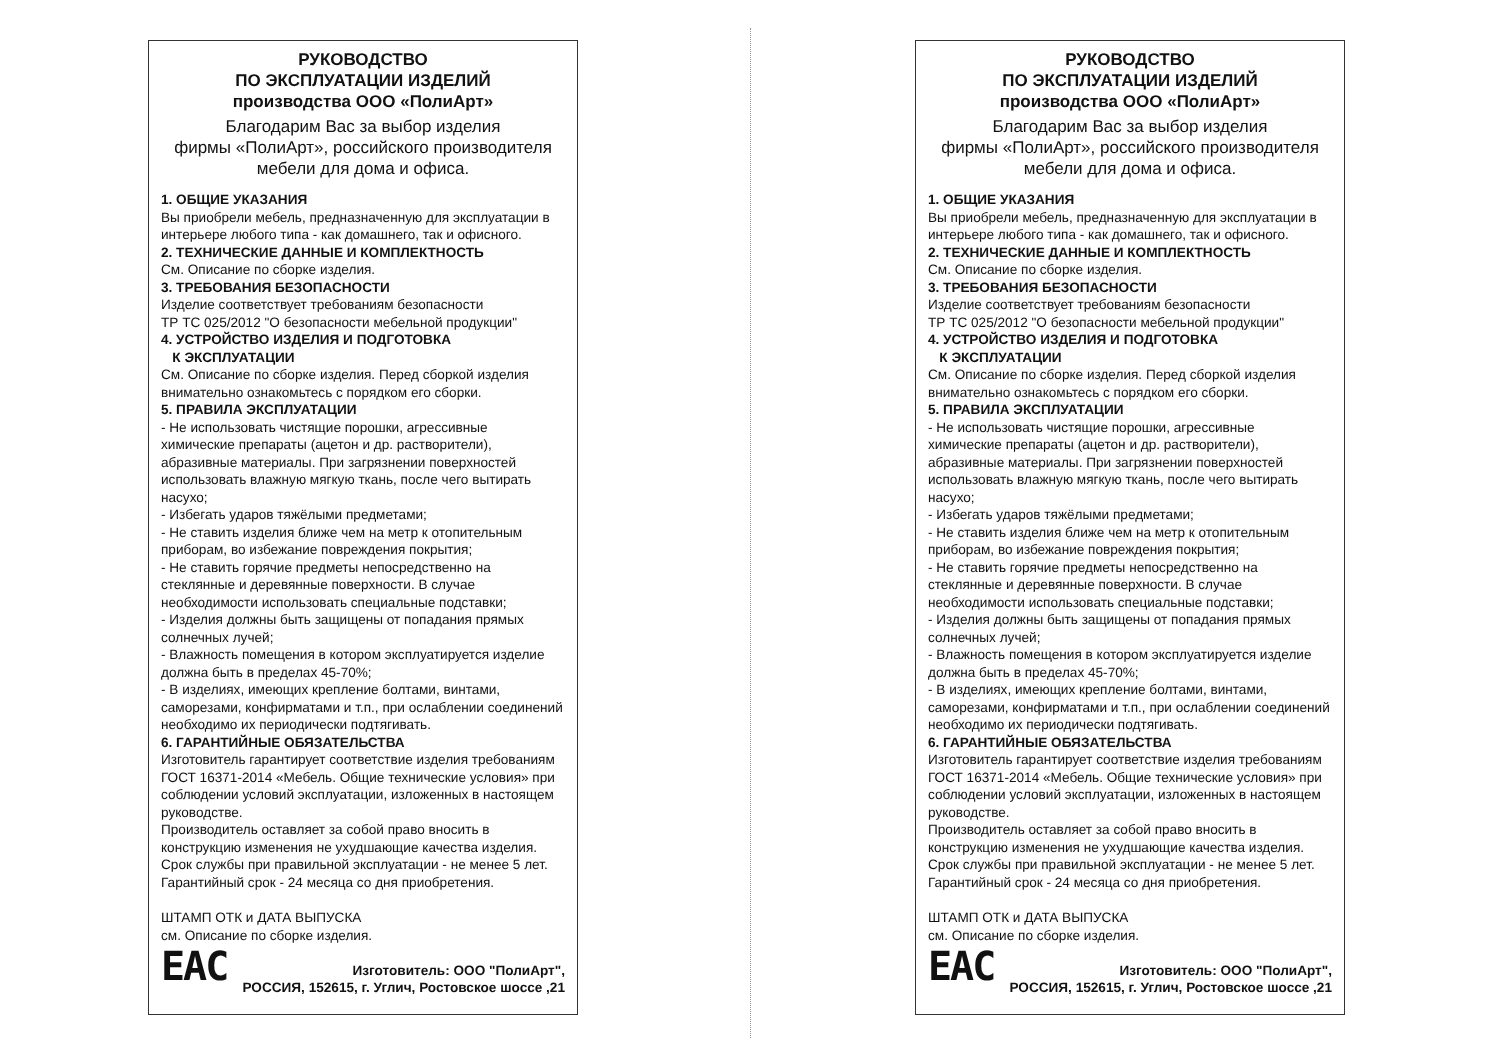РУКОВОДСТВО
ПО ЭКСПЛУАТАЦИИ ИЗДЕЛИЙ
производства ООО «ПолиАрт»
Благодарим Вас за выбор изделия
фирмы «ПолиАрт», российского производителя
мебели для дома и офиса.
1. ОБЩИЕ УКАЗАНИЯ
Вы приобрели мебель, предназначенную для эксплуатации в интерьере любого типа - как домашнего, так и офисного.
2. ТЕХНИЧЕСКИЕ ДАННЫЕ И КОМПЛЕКТНОСТЬ
См. Описание по сборке изделия.
3. ТРЕБОВАНИЯ БЕЗОПАСНОСТИ
Изделие соответствует требованиям безопасности
ТР ТС 025/2012 "О безопасности мебельной продукции"
4. УСТРОЙСТВО ИЗДЕЛИЯ И ПОДГОТОВКА
К ЭКСПЛУАТАЦИИ
См. Описание по сборке изделия. Перед сборкой изделия внимательно ознакомьтесь с порядком его сборки.
5. ПРАВИЛА ЭКСПЛУАТАЦИИ
- Не использовать чистящие порошки, агрессивные химические препараты (ацетон и др. растворители), абразивные материалы. При загрязнении поверхностей использовать влажную мягкую ткань, после чего вытирать насухо;
- Избегать ударов тяжёлыми предметами;
- Не ставить изделия ближе чем на метр к отопительным приборам, во избежание повреждения покрытия;
- Не ставить горячие предметы непосредственно на стеклянные и деревянные поверхности. В случае необходимости использовать специальные подставки;
- Изделия должны быть защищены от попадания прямых солнечных лучей;
- Влажность помещения в котором эксплуатируется изделие должна быть в пределах 45-70%;
- В изделиях, имеющих крепление болтами, винтами, саморезами, конфирматами и т.п., при ослаблении соединений необходимо их периодически подтягивать.
6. ГАРАНТИЙНЫЕ ОБЯЗАТЕЛЬСТВА
Изготовитель гарантирует соответствие изделия требованиям ГОСТ 16371-2014 «Мебель. Общие технические условия» при соблюдении условий эксплуатации, изложенных в настоящем руководстве.
Производитель оставляет за собой право вносить в конструкцию изменения не ухудшающие качества изделия.
Срок службы при правильной эксплуатации - не менее 5 лет.
Гарантийный срок - 24 месяца со дня приобретения.
ШТАМП ОТК и ДАТА ВЫПУСКА
см. Описание по сборке изделия.
EAC
Изготовитель: ООО "ПолиАрт",
РОССИЯ, 152615, г. Углич, Ростовское шоссе ,21
РУКОВОДСТВО
ПО ЭКСПЛУАТАЦИИ ИЗДЕЛИЙ
производства ООО «ПолиАрт»
Благодарим Вас за выбор изделия
фирмы «ПолиАрт», российского производителя
мебели для дома и офиса.
1. ОБЩИЕ УКАЗАНИЯ
Вы приобрели мебель, предназначенную для эксплуатации в интерьере любого типа - как домашнего, так и офисного.
2. ТЕХНИЧЕСКИЕ ДАННЫЕ И КОМПЛЕКТНОСТЬ
См. Описание по сборке изделия.
3. ТРЕБОВАНИЯ БЕЗОПАСНОСТИ
Изделие соответствует требованиям безопасности
ТР ТС 025/2012 "О безопасности мебельной продукции"
4. УСТРОЙСТВО ИЗДЕЛИЯ И ПОДГОТОВКА
К ЭКСПЛУАТАЦИИ
См. Описание по сборке изделия. Перед сборкой изделия внимательно ознакомьтесь с порядком его сборки.
5. ПРАВИЛА ЭКСПЛУАТАЦИИ
- Не использовать чистящие порошки, агрессивные химические препараты (ацетон и др. растворители), абразивные материалы. При загрязнении поверхностей использовать влажную мягкую ткань, после чего вытирать насухо;
- Избегать ударов тяжёлыми предметами;
- Не ставить изделия ближе чем на метр к отопительным приборам, во избежание повреждения покрытия;
- Не ставить горячие предметы непосредственно на стеклянные и деревянные поверхности. В случае необходимости использовать специальные подставки;
- Изделия должны быть защищены от попадания прямых солнечных лучей;
- Влажность помещения в котором эксплуатируется изделие должна быть в пределах 45-70%;
- В изделиях, имеющих крепление болтами, винтами, саморезами, конфирматами и т.п., при ослаблении соединений необходимо их периодически подтягивать.
6. ГАРАНТИЙНЫЕ ОБЯЗАТЕЛЬСТВА
Изготовитель гарантирует соответствие изделия требованиям ГОСТ 16371-2014 «Мебель. Общие технические условия» при соблюдении условий эксплуатации, изложенных в настоящем руководстве.
Производитель оставляет за собой право вносить в конструкцию изменения не ухудшающие качества изделия.
Срок службы при правильной эксплуатации - не менее 5 лет.
Гарантийный срок - 24 месяца со дня приобретения.
ШТАМП ОТК и ДАТА ВЫПУСКА
см. Описание по сборке изделия.
EAC
Изготовитель: ООО "ПолиАрт",
РОССИЯ, 152615, г. Углич, Ростовское шоссе ,21